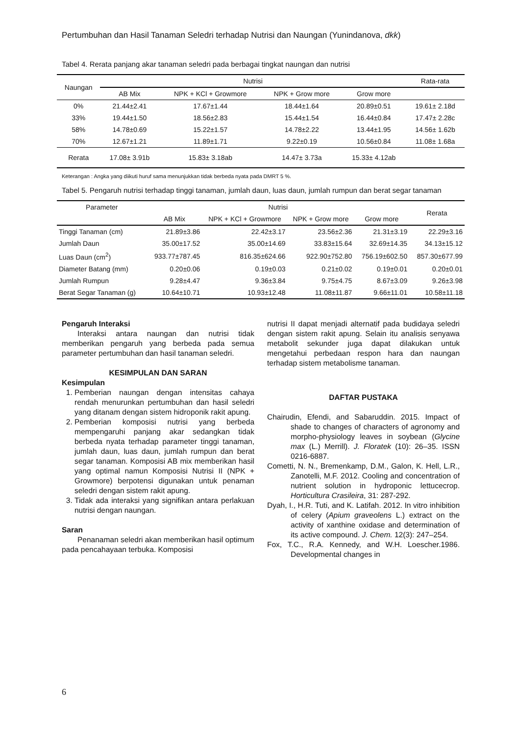Pertumbuhan dan Hasil Tanaman Seledri terhadap Nutrisi dan Naungan (Yunindanova, dkk)
Tabel 4. Rerata panjang akar tanaman seledri pada berbagai tingkat naungan dan nutrisi
| Naungan | Nutrisi | | | | Rata-rata |
| --- | --- | --- | --- | --- | --- |
| | AB Mix | NPK + KCl + Growmore | NPK + Grow more | Grow more | |
| 0% | 21.44±2.41 | 17.67±1.44 | 18.44±1.64 | 20.89±0.51 | 19.61± 2.18d |
| 33% | 19.44±1.50 | 18.56±2.83 | 15.44±1.54 | 16.44±0.84 | 17.47± 2.28c |
| 58% | 14.78±0.69 | 15.22±1.57 | 14.78±2.22 | 13.44±1.95 | 14.56± 1.62b |
| 70% | 12.67±1.21 | 11.89±1.71 | 9.22±0.19 | 10.56±0.84 | 11.08± 1.68a |
| Rerata | 17.08± 3.91b | 15.83± 3.18ab | 14.47± 3.73a | 15.33± 4.12ab | |
Keterangan : Angka yang diikuti huruf sama menunjukkan tidak berbeda nyata pada DMRT 5 %.
Tabel 5. Pengaruh nutrisi terhadap tinggi tanaman, jumlah daun, luas daun, jumlah rumpun dan berat segar tanaman
| Parameter | Nutrisi | | | | Rerata |
| --- | --- | --- | --- | --- | --- |
| | AB Mix | NPK + KCl + Growmore | NPK + Grow more | Grow more | |
| Tinggi Tanaman (cm) | 21.89±3.86 | 22.42±3.17 | 23.56±2.36 | 21.31±3.19 | 22.29±3.16 |
| Jumlah Daun | 35.00±17.52 | 35.00±14.69 | 33.83±15.64 | 32.69±14.35 | 34.13±15.12 |
| Luas Daun (cm<sup>2</sup>) | 933.77±787.45 | 816.35±624.66 | 922.90±752.80 | 756.19±602.50 | 857.30±677.99 |
| Diameter Batang (mm) | 0.20±0.06 | 0.19±0.03 | 0.21±0.02 | 0.19±0.01 | 0.20±0.01 |
| Jumlah Rumpun | 9.28±4.47 | 9.36±3.84 | 9.75±4.75 | 8.67±3.09 | 9.26±3.98 |
| Berat Segar Tanaman (g) | 10.64±10.71 | 10.93±12.48 | 11.08±11.87 | 9.66±11.01 | 10.58±11.18 |
Pengaruh Interaksi
Interaksi antara naungan dan nutrisi tidak memberikan pengaruh yang berbeda pada semua parameter pertumbuhan dan hasil tanaman seledri.
KESIMPULAN DAN SARAN
Kesimpulan
1. Pemberian naungan dengan intensitas cahaya rendah menurunkan pertumbuhan dan hasil seledri yang ditanam dengan sistem hidroponik rakit apung.
2. Pemberian komposisi nutrisi yang berbeda mempengaruhi panjang akar sedangkan tidak berbeda nyata terhadap parameter tinggi tanaman, jumlah daun, luas daun, jumlah rumpun dan berat segar tanaman. Komposisi AB mix memberikan hasil yang optimal namun Komposisi Nutrisi II (NPK + Growmore) berpotensi digunakan untuk penaman seledri dengan sistem rakit apung.
3. Tidak ada interaksi yang signifikan antara perlakuan nutrisi dengan naungan.
Saran
Penanaman seledri akan memberikan hasil optimum pada pencahayaan terbuka. Komposisi
nutrisi II dapat menjadi alternatif pada budidaya seledri dengan sistem rakit apung. Selain itu analisis senyawa metabolit sekunder juga dapat dilakukan untuk mengetahui perbedaan respon hara dan naungan terhadap sistem metabolisme tanaman.
DAFTAR PUSTAKA
Chairudin, Efendi, and Sabaruddin. 2015. Impact of shade to changes of characters of agronomy and morpho-physiology leaves in soybean (Glycine max (L.) Merrill). J. Floratek (10): 26–35. ISSN 0216-6887.
Cometti, N. N., Bremenkamp, D.M., Galon, K. Hell, L.R., Zanotelli, M.F. 2012. Cooling and concentration of nutrient solution in hydroponic lettucecrop. Horticultura Crasileira, 31: 287-292.
Dyah, I., H.R. Tuti, and K. Latifah. 2012. In vitro inhibition of celery (Apium graveolens L.) extract on the activity of xanthine oxidase and determination of its active compound. J. Chem. 12(3): 247–254.
Fox, T.C., R.A. Kennedy, and W.H. Loescher.1986. Developmental changes in
6